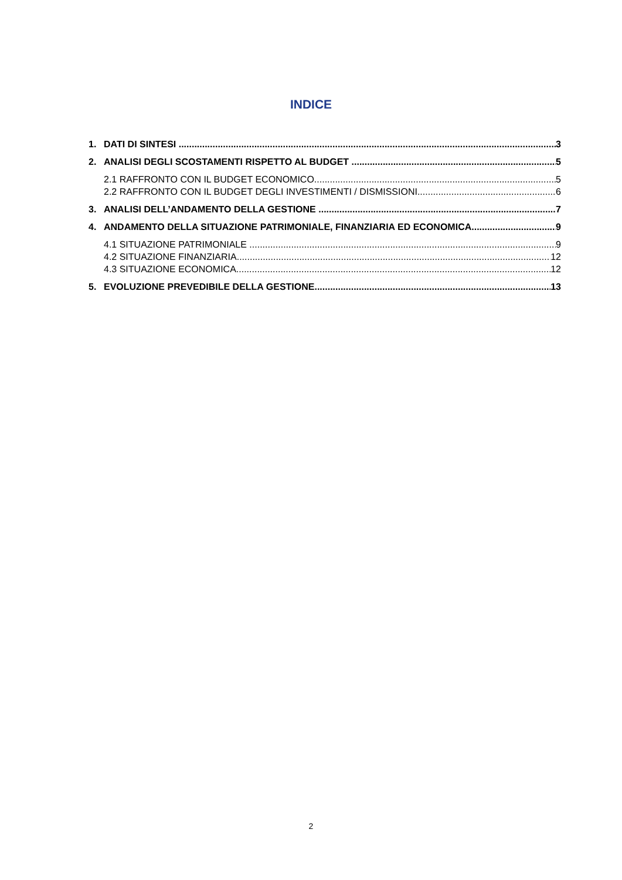INDICE
1. DATI DI SINTESI 3
2. ANALISI DEGLI SCOSTAMENTI RISPETTO AL BUDGET 5
2.1 RAFFRONTO CON IL BUDGET ECONOMICO 5
2.2 RAFFRONTO CON IL BUDGET DEGLI INVESTIMENTI / DISMISSIONI 6
3. ANALISI DELL’ANDAMENTO DELLA GESTIONE 7
4. ANDAMENTO DELLA SITUAZIONE PATRIMONIALE, FINANZIARIA ED ECONOMICA 9
4.1 SITUAZIONE PATRIMONIALE 9
4.2 SITUAZIONE FINANZIARIA 12
4.3 SITUAZIONE ECONOMICA 12
5. EVOLUZIONE PREVEDIBILE DELLA GESTIONE 13
2